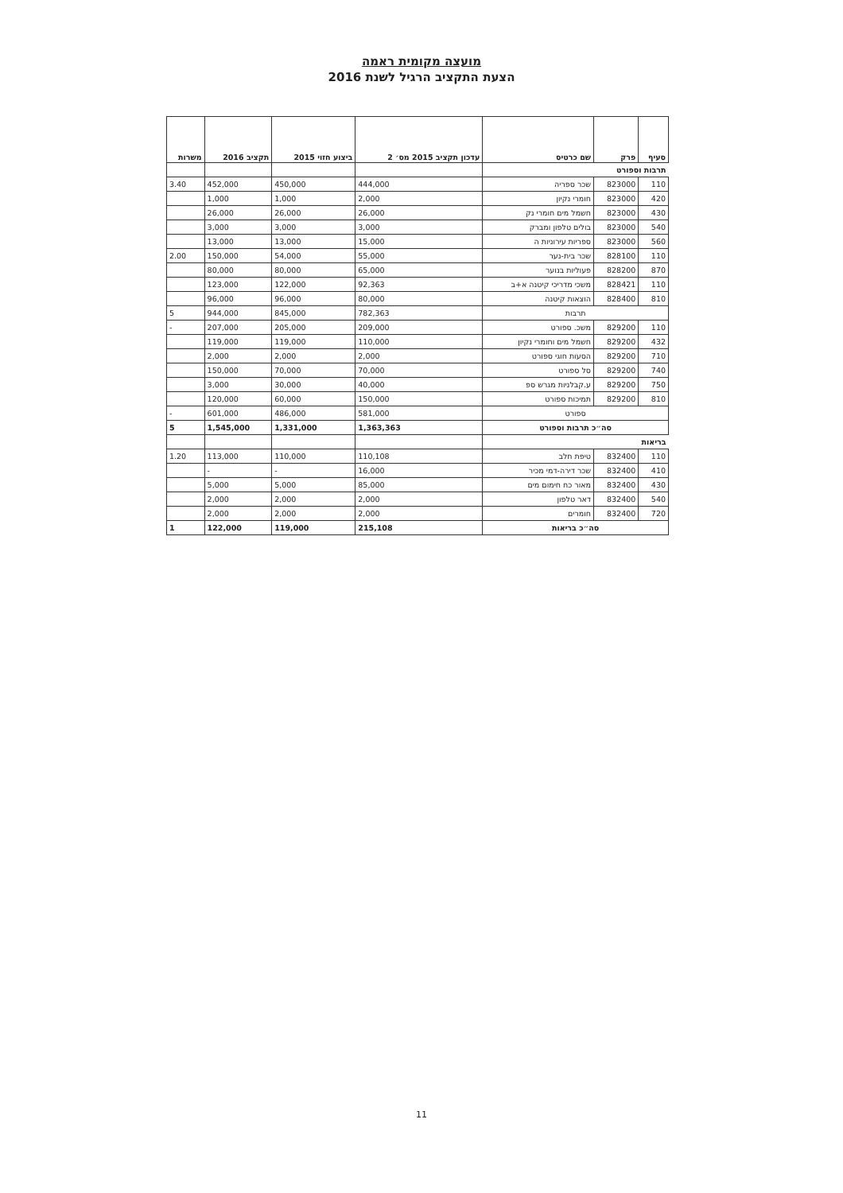מועצה מקומית ראמה
הצעת התקציב הרגיל לשנת 2016
| סעיף | פרק | שם כרטיס | עדכון תקציב 2015 מס׳ 2 | ביצוע חזוי 2015 | תקציב 2016 | משרות |
| --- | --- | --- | --- | --- | --- | --- |
| תרבות וספורט | | | | | | |
| 110 | 823000 | שכר ספריה | 444,000 | 450,000 | 452,000 | 3.40 |
| 420 | 823000 | חומרי נקיון | 2,000 | 1,000 | 1,000 | |
| 430 | 823000 | חשמל מים חומרי נק | 26,000 | 26,000 | 26,000 | |
| 540 | 823000 | בולים טלפון ומברק | 3,000 | 3,000 | 3,000 | |
| 560 | 823000 | ספריות עירוניות ה | 15,000 | 13,000 | 13,000 | |
| 110 | 828100 | שכר בית-נער | 55,000 | 54,000 | 150,000 | 2.00 |
| 870 | 828200 | פעוליות בנוער | 65,000 | 80,000 | 80,000 | |
| 110 | 828421 | משכי מדריכי קיטנה א+ב | 92,363 | 122,000 | 123,000 | |
| 810 | 828400 | הוצאות קיטנה | 80,000 | 96,000 | 96,000 | |
| תרבות | | | 782,363 | 845,000 | 944,000 | 5 |
| 110 | 829200 | משכ. ספורט | 209,000 | 205,000 | 207,000 | - |
| 432 | 829200 | חשמל מים וחומרי נקיון | 110,000 | 119,000 | 119,000 | |
| 710 | 829200 | הסעות חוגי ספורט | 2,000 | 2,000 | 2,000 | |
| 740 | 829200 | סל ספורט | 70,000 | 70,000 | 150,000 | |
| 750 | 829200 | ע.קבלניות מגרש ספ | 40,000 | 30,000 | 3,000 | |
| 810 | 829200 | תמיכות ספורט | 150,000 | 60,000 | 120,000 | |
| ספורט | | | 581,000 | 486,000 | 601,000 | - |
| סה״כ תרבות וספורט | | | 1,363,363 | 1,331,000 | 1,545,000 | 5 |
| בריאות | | | | | | |
| 110 | 832400 | טיפת חלב | 110,108 | 110,000 | 113,000 | 1.20 |
| 410 | 832400 | שכר דירה-דמי מכיר | 16,000 | - | - | |
| 430 | 832400 | מאור כח חימום מים | 85,000 | 5,000 | 5,000 | |
| 540 | 832400 | דאר טלפון | 2,000 | 2,000 | 2,000 | |
| 720 | 832400 | חומרים | 2,000 | 2,000 | 2,000 | |
| סה״כ בריאות | | | 215,108 | 119,000 | 122,000 | 1 |
11